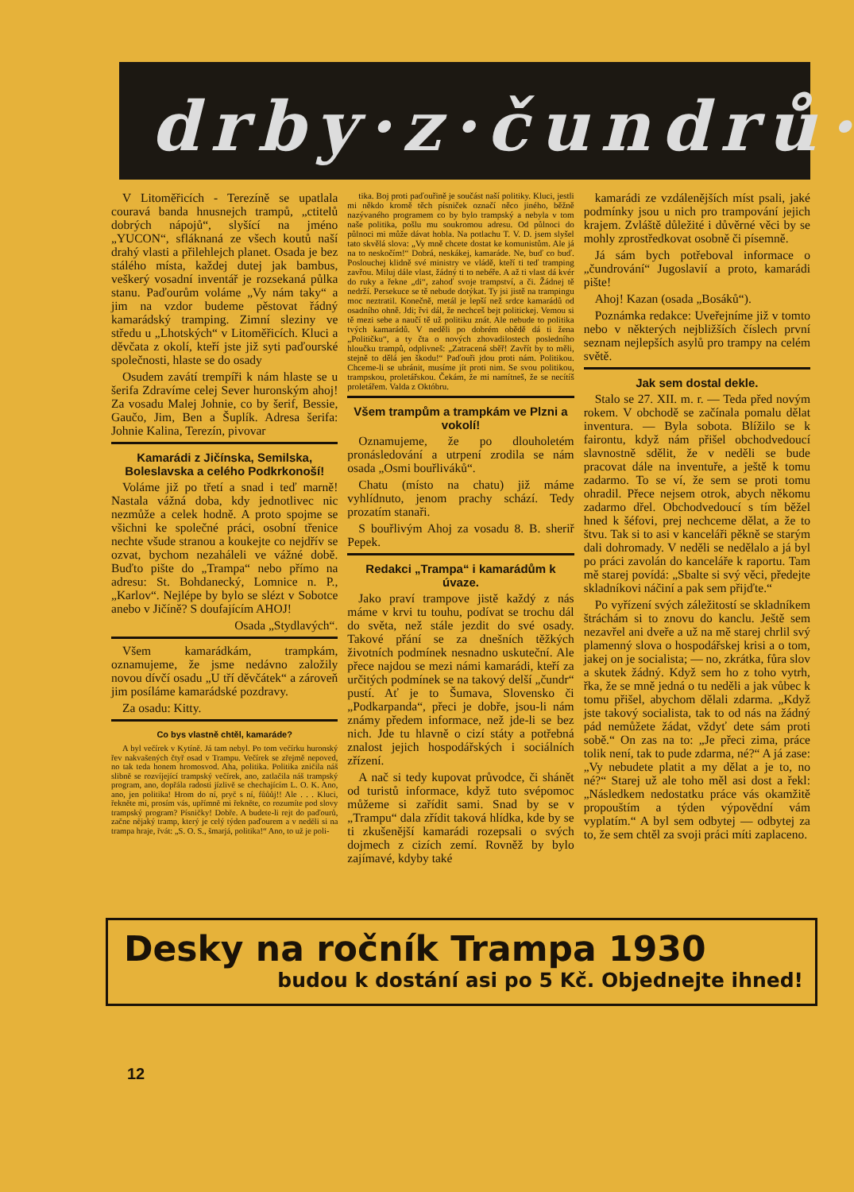drby·z·čundrů·
V Litoměřicích - Terezíně se upatlala couravá banda hnusnejch trampů, „ctitelů dobrých nápojů“, slyšící na jméno „YUCON“, sfláknaná ze všech koutů naší drahý vlasti a přilehlejch planet. Osada je bez stálého místa, každej dutej jak bambus, veškerý vosadní inventář je rozsekaná půlka stanu. Paďourům voláme „Vy nám taky“ a jim na vzdor budeme pěstovat řádný kamarádský tramping. Zimní sleziny ve středu u „Lhotských“ v Litoměřicích. Kluci a děvčata z okolí, kteří jste již syti paďourské společnosti, hlaste se do osady
Osudem zavátí trempíři k nám hlaste se u šerifa Zdravíme celej Sever huronským ahoj! Za vosadu Malej Johnie, co by šerif, Bessie, Gaučo, Jim, Ben a Šuplík. Adresa šerifa: Johnie Kalina, Terezín, pivovar
Kamarádi z Jičínska, Semilska, Boleslavska a celého Podkrkonoší!
Voláme již po třetí a snad i teď marně! Nastala vážná doba, kdy jednotlivec nic nezmůže a celek hodně. A proto spojme se všichni ke společné práci, osobní třenice nechte všude stranou a koukejte co nejdřív se ozvat, bychom nezaháleli ve vážné době. Buďto pište do „Trampa“ nebo přímo na adresu: St. Bohdanecký, Lomnice n. P., „Karlov“. Nejlépe by bylo se slézt v Sobotce anebo v Jičíně? S doufajícím AHOJ!
Osada „Stydlavých“.
Všem kamarádkám, trampkám, oznamujeme, že jsme nedávno založily novou dívčí osadu „U tří děvčátek“ a zároveň jim posíláme kamarádské pozdravy.
Za osadu: Kitty.
Co bys vlastně chtěl, kamaráde?
A byl večírek v Kytíně. Já tam nebyl. Po tom večírku huronský řev nakvašených čtyř osad v Trampu. Večírek se zřejmě nepoved, no tak teda honem hromosvod. Aha, politika. Politika zničila náš slibně se rozvíjející trampský večírek, ano, zatlačila náš trampský program, ano, dopřála radosti jízlivě se chechajícím L. O. K. Ano, ano, jen politika! Hrom do ní, pryč s ní, fůůůj!! Ale . . . Kluci, řekněte mi, prosím vás, upřímně mi řekněte, co rozumíte pod slovy trampský program? Písničky! Dobře. A budete-li rejt do paďourů, začne nějaký tramp, který je celý týden paďourem a v neděli si na trampa hraje, řvát: „S. O. S., šmarjá, politika!“ Ano, to už je poli-
tika. Boj proti paďouřině je součást naší politiky. Kluci, jestli mi někdo kromě těch písniček označí něco jiného, běžně nazývaného programem co by bylo trampský a nebyla v tom naše politika, pošlu mu soukromou adresu. Od půlnoci do půlnoci mi může dávat hobla. Na potlachu T. V. D. jsem slyšel tato skvělá slova: „Vy mně chcete dostat ke komunistům. Ale já na to neskočím!“ Dobrá, neskákej, kamaráde. Ne, buď co buď. Poslouchej klidně své ministry ve vládě, kteří ti teď tramping zavřou. Miluj dále vlast, žádný ti to nebéře. A až ti vlast dá kvér do ruky a řekne „di“, zahoď svoje trampství, a či. Žádnej tě nedrží. Persekuce se tě nebude dotýkat. Ty jsi jistě na trampingu moc neztratil. Konečně, metál je lepší než srdce kamarádů od osadního ohně. Jdi; řvi dál, že nechceš bejt politickej. Vemou si tě mezi sebe a naučí tě už politiku znát. Ale nebude to politika tvých kamarádů. V neděli po dobrém obědě dá ti žena „Političku“, a ty čta o nových zhovadilostech posledního hloučku trampů, odplivneš: „Zatracená sběř! Zavřít by to měli, stejně to dělá jen škodu!“ Paďouři jdou proti nám. Politikou. Chceme-li se ubránit, musíme jít proti nim. Se svou politikou, trampskou, proletářskou. Čekám, že mi namítneš, že se necítíš proletářem. Valda z Októbru.
Všem trampům a trampkám ve Plzni a vokolí!
Oznamujeme, že po dlouholetém pronásledování a utrpení zrodila se nám osada „Osmi bouřliváků“.
Chatu (místo na chatu) již máme vyhlídnuto, jenom prachy schází. Tedy prozatím stanaři.
S bouřlivým Ahoj za vosadu 8. B. sheriř Pepek.
Redakci „Trampa“ i kamarádům k úvaze.
Jako praví trampove jistě každý z nás máme v krvi tu touhu, podívat se trochu dál do světa, než stále jezdit do své osady. Takové přání se za dnešních těžkých životních podmínek nesnadno uskuteční. Ale přece najdou se mezi námi kamarádi, kteří za určitých podmínek se na takový delší „čundr“ pustí. Ať je to Šumava, Slovensko či „Podkarpanda“, přeci je dobře, jsou-li nám známy předem informace, než jde-li se bez nich. Jde tu hlavně o cizí státy a potřebná znalost jejich hospodářských i sociálních zřízení.
A nač si tedy kupovat průvodce, či shánět od turistů informace, když tuto svépomoc můžeme si zařídit sami. Snad by se v „Trampu“ dala zřídit taková hlídka, kde by se ti zkušenější kamarádi rozepsali o svých dojmech z cizích zemí. Rovněž by bylo zajímavé, kdyby také
kamarádi ze vzdálenějších míst psali, jaké podmínky jsou u nich pro trampování jejich krajem. Zvláště důležité i důvěrné věci by se mohly zprostředkovat osobně či písemně.
Já sám bych potřeboval informace o „čundrování“ Jugoslavií a proto, kamarádi pište!
Ahoj! Kazan (osada „Bosáků“).
Poznámka redakce: Uveřejníme již v tomto nebo v některých nejbližších číslech první seznam nejlepších asylů pro trampy na celém světě.
Jak sem dostal dekle.
Stalo se 27. XII. m. r. — Teda před novým rokem. V obchodě se začínala pomalu dělat inventura. — Byla sobota. Blížilo se k fairontu, když nám přišel obchodvedoucí slavnostně sdělit, že v neděli se bude pracovat dále na inventuře, a ještě k tomu zadarmo. To se ví, že sem se proti tomu ohradil. Přece nejsem otrok, abych někomu zadarmo dřel. Obchodvedoucí s tím běžel hned k šéfovi, prej nechceme dělat, a že to štvu. Tak si to asi v kanceláři pěkně se starým dali dohromady. V neděli se nedělalo a já byl po práci zavolán do kanceláře k raportu. Tam mě starej povídá: „Sbalte si svý věci, předejte skladníkovi náčiní a pak sem přijďte.“
Po vyřízení svých záležitostí se skladníkem štráchám si to znovu do kanclu. Ještě sem nezavřel ani dveře a už na mě starej chrlil svý plamenný slova o hospodářskej krisi a o tom, jakej on je socialista; — no, zkrátka, fůra slov a skutek žádný. Když sem ho z toho vytrh, řka, že se mně jedná o tu neděli a jak vůbec k tomu přišel, abychom dělali zdarma. „Když jste takový socialista, tak to od nás na žádný pád nemůžete žádat, vždyť dete sám proti sobě.“ On zas na to: „Je přeci zima, práce tolik není, tak to pude zdarma, né?“ A já zase: „Vy nebudete platit a my dělat a je to, no né?“ Starej už ale toho měl asi dost a řekl: „Následkem nedostatku práce vás okamžitě propouštím a týden výpovědní vám vyplatím.“ A byl sem odbytej — odbytej za to, že sem chtěl za svoji práci míti zaplaceno.
Desky na ročník Trampa 1930
budou k dostání asi po 5 Kč. Objednejte ihned!
12